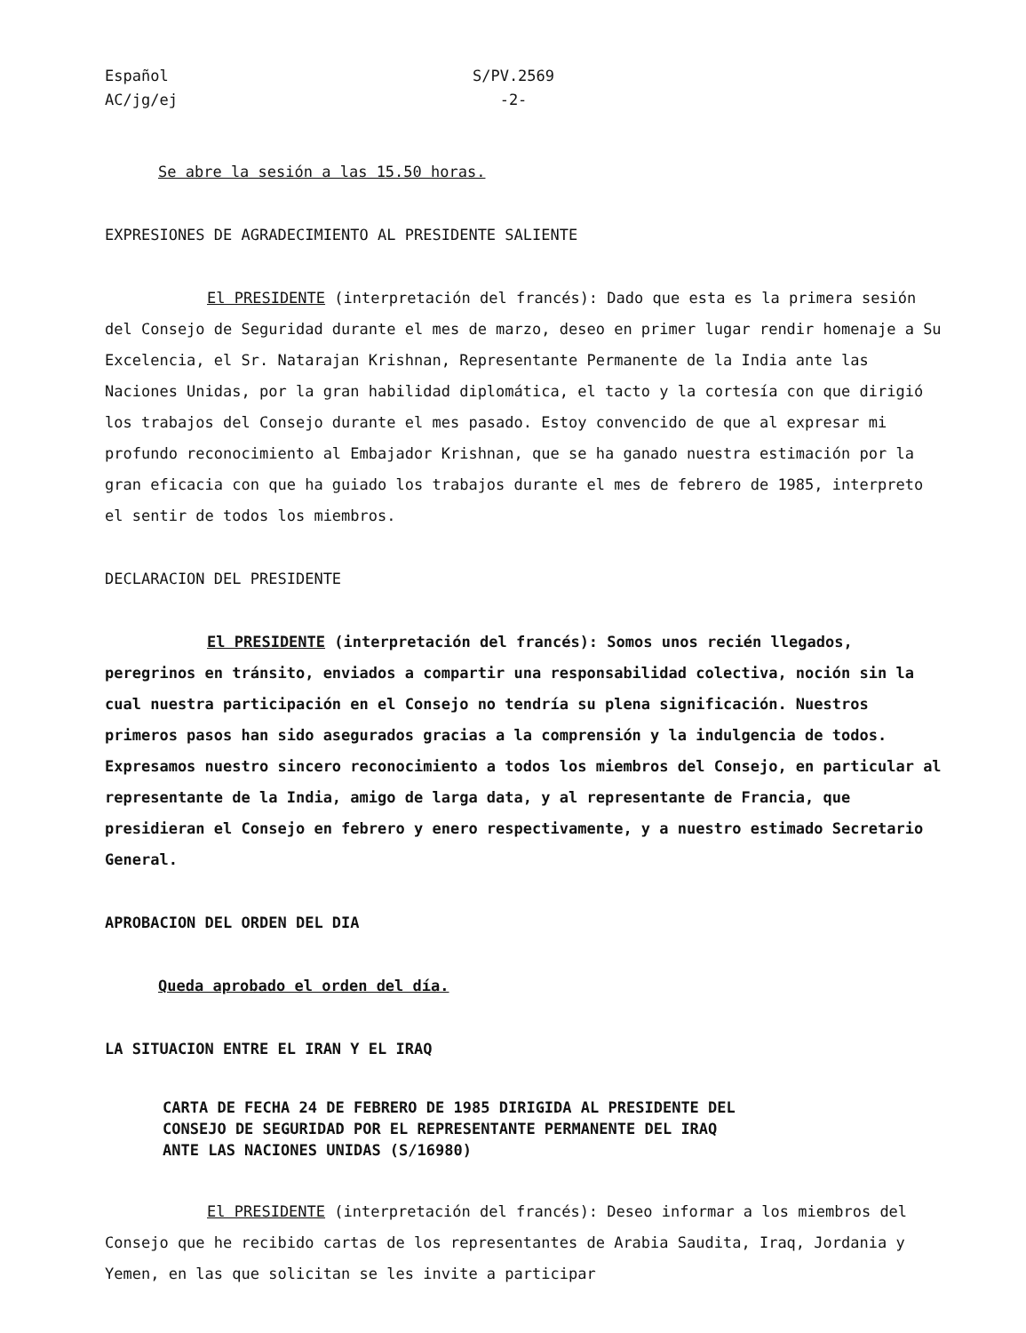Español
AC/jg/ej
S/PV.2569
-2-
Se abre la sesión a las 15.50 horas.
EXPRESIONES DE AGRADECIMIENTO AL PRESIDENTE SALIENTE
El PRESIDENTE (interpretación del francés): Dado que esta es la primera sesión del Consejo de Seguridad durante el mes de marzo, deseo en primer lugar rendir homenaje a Su Excelencia, el Sr. Natarajan Krishnan, Representante Permanente de la India ante las Naciones Unidas, por la gran habilidad diplomática, el tacto y la cortesía con que dirigió los trabajos del Consejo durante el mes pasado. Estoy convencido de que al expresar mi profundo reconocimiento al Embajador Krishnan, que se ha ganado nuestra estimación por la gran eficacia con que ha guiado los trabajos durante el mes de febrero de 1985, interpreto el sentir de todos los miembros.
DECLARACION DEL PRESIDENTE
El PRESIDENTE (interpretación del francés): Somos unos recién llegados, peregrinos en tránsito, enviados a compartir una responsabilidad colectiva, noción sin la cual nuestra participación en el Consejo no tendría su plena significación. Nuestros primeros pasos han sido asegurados gracias a la comprensión y la indulgencia de todos. Expresamos nuestro sincero reconocimiento a todos los miembros del Consejo, en particular al representante de la India, amigo de larga data, y al representante de Francia, que presidieran el Consejo en febrero y enero respectivamente, y a nuestro estimado Secretario General.
APROBACION DEL ORDEN DEL DIA
Queda aprobado el orden del día.
LA SITUACION ENTRE EL IRAN Y EL IRAQ
CARTA DE FECHA 24 DE FEBRERO DE 1985 DIRIGIDA AL PRESIDENTE DEL
CONSEJO DE SEGURIDAD POR EL REPRESENTANTE PERMANENTE DEL IRAQ
ANTE LAS NACIONES UNIDAS (S/16980)
El PRESIDENTE (interpretación del francés): Deseo informar a los miembros del Consejo que he recibido cartas de los representantes de Arabia Saudita, Iraq, Jordania y Yemen, en las que solicitan se les invite a participar